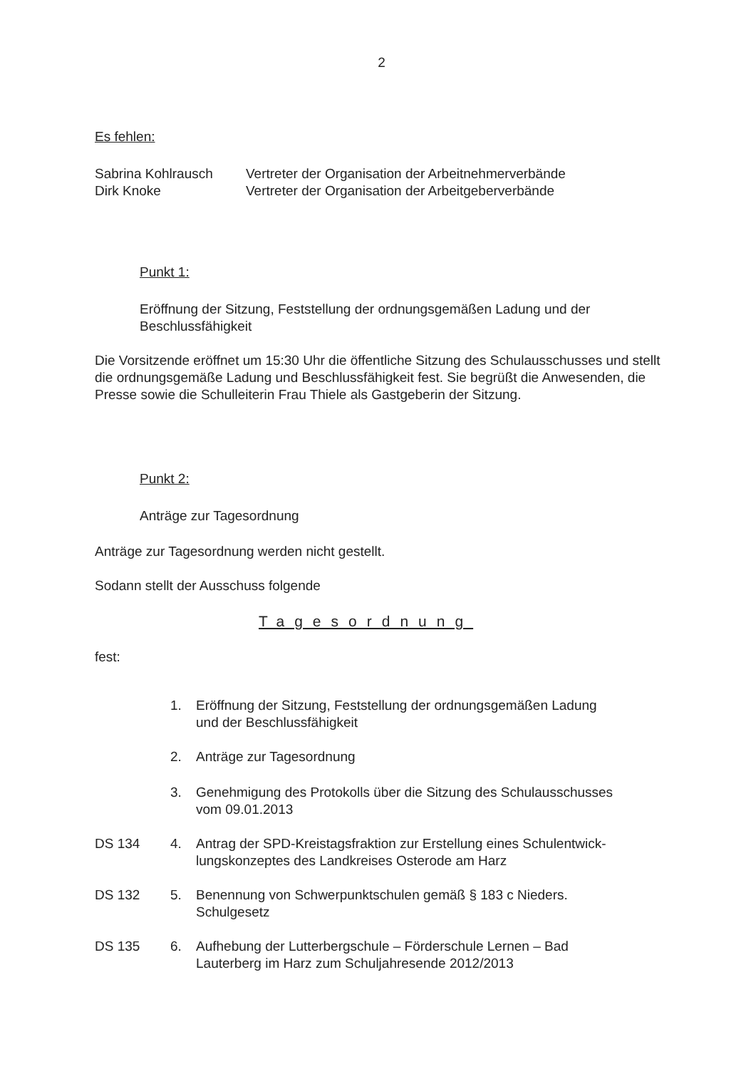2
Es fehlen:
Sabrina Kohlrausch Vertreter der Organisation der Arbeitnehmerverbände
Dirk Knoke Vertreter der Organisation der Arbeitgeberverbände
Punkt 1:
Eröffnung der Sitzung, Feststellung der ordnungsgemäßen Ladung und der Beschlussfähigkeit
Die Vorsitzende eröffnet um 15:30 Uhr die öffentliche Sitzung des Schulausschusses und stellt die ordnungsgemäße Ladung und Beschlussfähigkeit fest. Sie begrüßt die Anwesenden, die Presse sowie die Schulleiterin Frau Thiele als Gastgeberin der Sitzung.
Punkt 2:
Anträge zur Tagesordnung
Anträge zur Tagesordnung werden nicht gestellt.
Sodann stellt der Ausschuss folgende
Tagesordnung
fest:
1. Eröffnung der Sitzung, Feststellung der ordnungsgemäßen Ladung
und der Beschlussfähigkeit
2. Anträge zur Tagesordnung
3. Genehmigung des Protokolls über die Sitzung des Schulausschusses
vom 09.01.2013
DS 134 4. Antrag der SPD-Kreistagsfraktion zur Erstellung eines Schulentwick-
lungskonzeptes des Landkreises Osterode am Harz
DS 132 5. Benennung von Schwerpunktschulen gemäß § 183 c Nieders.
Schulgesetz
DS 135 6. Aufhebung der Lutterbergschule – Förderschule Lernen – Bad
Lauterberg im Harz zum Schuljahresende 2012/2013